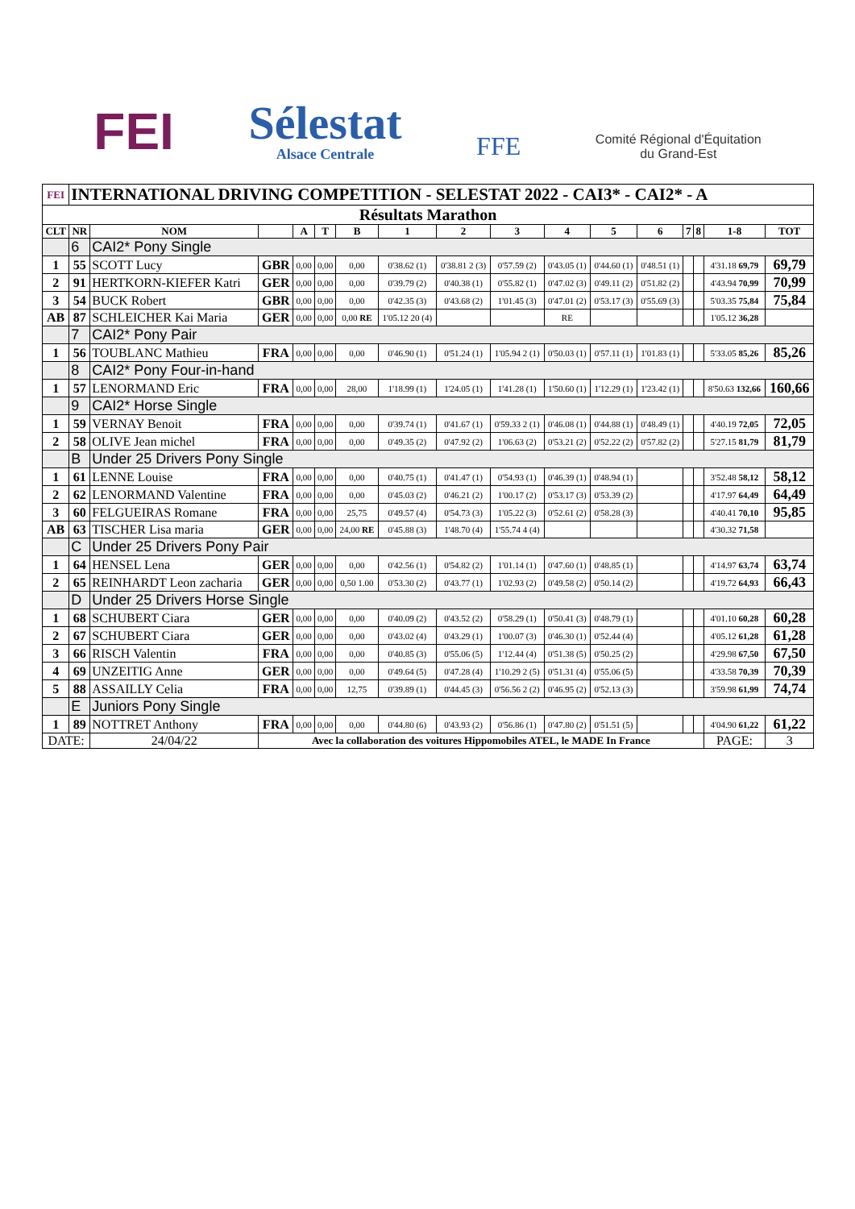FEI
Sélestat
Alsace Centrale
FFE
Comité Régional d'Équitation
du Grand-Est
| FEI | INTERNATIONAL DRIVING COMPETITION - SELESTAT 2022 - CAI3* - CAI2* - A | | | | | | | | | | | | | | | |
| Résultats Marathon | | | | | | | | | | | | | | | | |
| CLT | NR | NOM | | A | T | B | 1 | 2 | 3 | 4 | 5 | 6 | 7 | 8 | 1-8 | TOT |
| | 6 | CAI2* Pony Single | | | | | | | | | | | | | | |
| 1 | 55 | SCOTT Lucy | GBR | 0,00 | 0,00 | 0,00 | 0'38.62 (1) | 0'38.81 2 (3) | 0'57.59 (2) | 0'43.05 (1) | 0'44.60 (1) | 0'48.51 (1) | | | 4'31.18 69,79 | 69,79 |
| 2 | 91 | HERTKORN-KIEFER Katri | GER | 0,00 | 0,00 | 0,00 | 0'39.79 (2) | 0'40.38 (1) | 0'55.82 (1) | 0'47.02 (3) | 0'49.11 (2) | 0'51.82 (2) | | | 4'43.94 70,99 | 70,99 |
| 3 | 54 | BUCK Robert | GBR | 0,00 | 0,00 | 0,00 | 0'42.35 (3) | 0'43.68 (2) | 1'01.45 (3) | 0'47.01 (2) | 0'53.17 (3) | 0'55.69 (3) | | | 5'03.35 75,84 | 75,84 |
| AB | 87 | SCHLEICHER Kai Maria | GER | 0,00 | 0,00 | 0,00 RE | 1'05.12 20 (4) | | | RE | | | | | 1'05.12 36,28 | |
| | 7 | CAI2* Pony Pair | | | | | | | | | | | | | | |
| 1 | 56 | TOUBLANC Mathieu | FRA | 0,00 | 0,00 | 0,00 | 0'46.90 (1) | 0'51.24 (1) | 1'05.94 2 (1) | 0'50.03 (1) | 0'57.11 (1) | 1'01.83 (1) | | | 5'33.05 85,26 | 85,26 |
| | 8 | CAI2* Pony Four-in-hand | | | | | | | | | | | | | | |
| 1 | 57 | LENORMAND Eric | FRA | 0,00 | 0,00 | 28,00 | 1'18.99 (1) | 1'24.05 (1) | 1'41.28 (1) | 1'50.60 (1) | 1'12.29 (1) | 1'23.42 (1) | | | 8'50.63 132,66 | 160,66 |
| | 9 | CAI2* Horse Single | | | | | | | | | | | | | | |
| 1 | 59 | VERNAY Benoit | FRA | 0,00 | 0,00 | 0,00 | 0'39.74 (1) | 0'41.67 (1) | 0'59.33 2 (1) | 0'46.08 (1) | 0'44.88 (1) | 0'48.49 (1) | | | 4'40.19 72,05 | 72,05 |
| 2 | 58 | OLIVE Jean michel | FRA | 0,00 | 0,00 | 0,00 | 0'49.35 (2) | 0'47.92 (2) | 1'06.63 (2) | 0'53.21 (2) | 0'52.22 (2) | 0'57.82 (2) | | | 5'27.15 81,79 | 81,79 |
| | B | Under 25 Drivers Pony Single | | | | | | | | | | | | | | |
| 1 | 61 | LENNE Louise | FRA | 0,00 | 0,00 | 0,00 | 0'40.75 (1) | 0'41.47 (1) | 0'54.93 (1) | 0'46.39 (1) | 0'48.94 (1) | | | | 3'52.48 58,12 | 58,12 |
| 2 | 62 | LENORMAND Valentine | FRA | 0,00 | 0,00 | 0,00 | 0'45.03 (2) | 0'46.21 (2) | 1'00.17 (2) | 0'53.17 (3) | 0'53.39 (2) | | | | 4'17.97 64,49 | 64,49 |
| 3 | 60 | FELGUEIRAS Romane | FRA | 0,00 | 0,00 | 25,75 | 0'49.57 (4) | 0'54.73 (3) | 1'05.22 (3) | 0'52.61 (2) | 0'58.28 (3) | | | | 4'40.41 70,10 | 95,85 |
| AB | 63 | TISCHER Lisa maria | GER | 0,00 | 0,00 | 24,00 RE | 0'45.88 (3) | 1'48.70 (4) | 1'55.74 4 (4) | | | | | | 4'30.32 71,58 | |
| | C | Under 25 Drivers Pony Pair | | | | | | | | | | | | | | |
| 1 | 64 | HENSEL Lena | GER | 0,00 | 0,00 | 0,00 | 0'42.56 (1) | 0'54.82 (2) | 1'01.14 (1) | 0'47.60 (1) | 0'48.85 (1) | | | | 4'14.97 63,74 | 63,74 |
| 2 | 65 | REINHARDT Leon zacharia | GER | 0,00 | 0,00 | 0,50 1.00 | 0'53.30 (2) | 0'43.77 (1) | 1'02.93 (2) | 0'49.58 (2) | 0'50.14 (2) | | | | 4'19.72 64,93 | 66,43 |
| | D | Under 25 Drivers Horse Single | | | | | | | | | | | | | | |
| 1 | 68 | SCHUBERT Ciara | GER | 0,00 | 0,00 | 0,00 | 0'40.09 (2) | 0'43.52 (2) | 0'58.29 (1) | 0'50.41 (3) | 0'48.79 (1) | | | | 4'01.10 60,28 | 60,28 |
| 2 | 67 | SCHUBERT Ciara | GER | 0,00 | 0,00 | 0,00 | 0'43.02 (4) | 0'43.29 (1) | 1'00.07 (3) | 0'46.30 (1) | 0'52.44 (4) | | | | 4'05.12 61,28 | 61,28 |
| 3 | 66 | RISCH Valentin | FRA | 0,00 | 0,00 | 0,00 | 0'40.85 (3) | 0'55.06 (5) | 1'12.44 (4) | 0'51.38 (5) | 0'50.25 (2) | | | | 4'29.98 67,50 | 67,50 |
| 4 | 69 | UNZEITIG Anne | GER | 0,00 | 0,00 | 0,00 | 0'49.64 (5) | 0'47.28 (4) | 1'10.29 2 (5) | 0'51.31 (4) | 0'55.06 (5) | | | | 4'33.58 70,39 | 70,39 |
| 5 | 88 | ASSAILLY Celia | FRA | 0,00 | 0,00 | 12,75 | 0'39.89 (1) | 0'44.45 (3) | 0'56.56 2 (2) | 0'46.95 (2) | 0'52.13 (3) | | | | 3'59.98 61,99 | 74,74 |
| | E | Juniors Pony Single | | | | | | | | | | | | | | |
| 1 | 89 | NOTTRET Anthony | FRA | 0,00 | 0,00 | 0,00 | 0'44.80 (6) | 0'43.93 (2) | 0'56.86 (1) | 0'47.80 (2) | 0'51.51 (5) | | | | 4'04.90 61,22 | 61,22 |
| DATE: | | 24/04/22 | Avec la collaboration des voitures Hippomobiles ATEL, le MADE In France | | | | | | | | | | | | PAGE: | 3 |